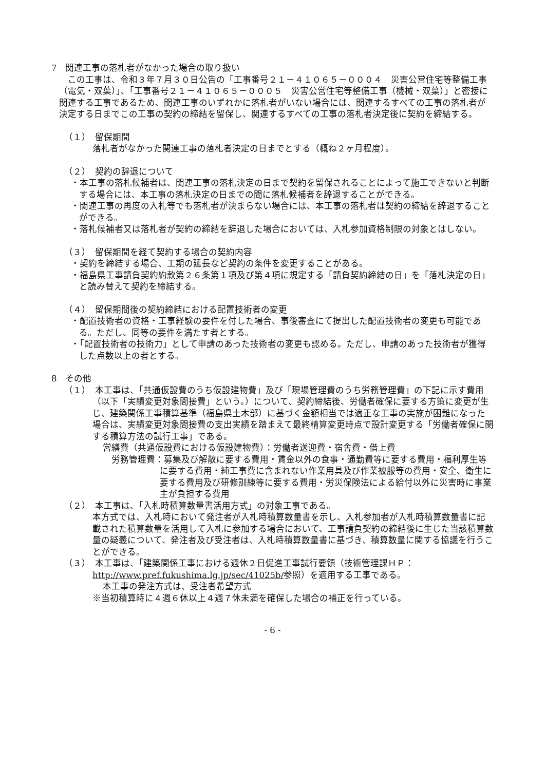7　関連工事の落札者がなかった場合の取り扱い
　この工事は、令和３年７月３０日公告の「工事番号２１－４１０６５－０００４　災害公営住宅等整備工事（電気・双葉）」、「工事番号２１－４１０６５－０００５　災害公営住宅等整備工事（機械・双葉）」と密接に関連する工事であるため、関連工事のいずれかに落札者がいない場合には、関連するすべての工事の落札者が決定する日までこの工事の契約の締結を留保し、関連するすべての工事の落札者決定後に契約を締結する。
（１）　留保期間
落札者がなかった関連工事の落札者決定の日までとする（概ね２ヶ月程度）。
（２）　契約の辞退について
・本工事の落札候補者は、関連工事の落札決定の日まで契約を留保されることによって施工できないと判断する場合には、本工事の落札決定の日までの間に落札候補者を辞退することができる。
・関連工事の再度の入札等でも落札者が決まらない場合には、本工事の落札者は契約の締結を辞退することができる。
・落札候補者又は落札者が契約の締結を辞退した場合においては、入札参加資格制限の対象とはしない。
（３）　留保期間を経て契約する場合の契約内容
・契約を締結する場合、工期の延長など契約の条件を変更することがある。
・福島県工事請負契約約款第２６条第１項及び第４項に規定する「請負契約締結の日」を「落札決定の日」と読み替えて契約を締結する。
（４）　留保期間後の契約締結における配置技術者の変更
・配置技術者の資格・工事経験の要件を付した場合、事後審査にて提出した配置技術者の変更も可能である。ただし、同等の要件を満たす者とする。
・「配置技術者の技術力」として申請のあった技術者の変更も認める。ただし、申請のあった技術者が獲得した点数以上の者とする。
8　その他
（１）　本工事は、「共通仮設費のうち仮設建物費」及び「現場管理費のうち労務管理費」の下記に示す費用（以下「実績変更対象間接費」という。）について、契約締結後、労働者確保に要する方策に変更が生じ、建築関係工事積算基準（福島県土木部）に基づく金額相当では適正な工事の実施が困難になった場合は、実績変更対象間接費の支出実績を踏まえて最終精算変更時点で設計変更する「労働者確保に関する積算方法の試行工事」である。
営繕費（共通仮設費における仮設建物費）：労働者送迎費・宿舎費・借上費
　労務管理費：募集及び解散に要する費用・賃金以外の食事・通勤費等に要する費用・福利厚生等に要する費用・純工事費に含まれない作業用具及び作業被服等の費用・安全、衛生に要する費用及び研修訓練等に要する費用・労災保険法による給付以外に災害時に事業主が負担する費用
（２）　本工事は、「入札時積算数量書活用方式」の対象工事である。
本方式では、入札時において発注者が入札時積算数量書を示し、入札参加者が入札時積算数量書に記載された積算数量を活用して入札に参加する場合において、工事請負契約の締結後に生じた当該積算数量の疑義について、発注者及び受注者は、入札時積算数量書に基づき、積算数量に関する協議を行うことができる。
（３）　本工事は、「建築関係工事における週休２日促進工事試行要領（技術管理課ＨＰ：http://www.pref.fukushima.lg.jp/sec/41025b/参照）を適用する工事である。
本工事の発注方式は、受注者希望方式
※当初積算時に４週６休以上４週７休未満を確保した場合の補正を行っている。
- 6 -